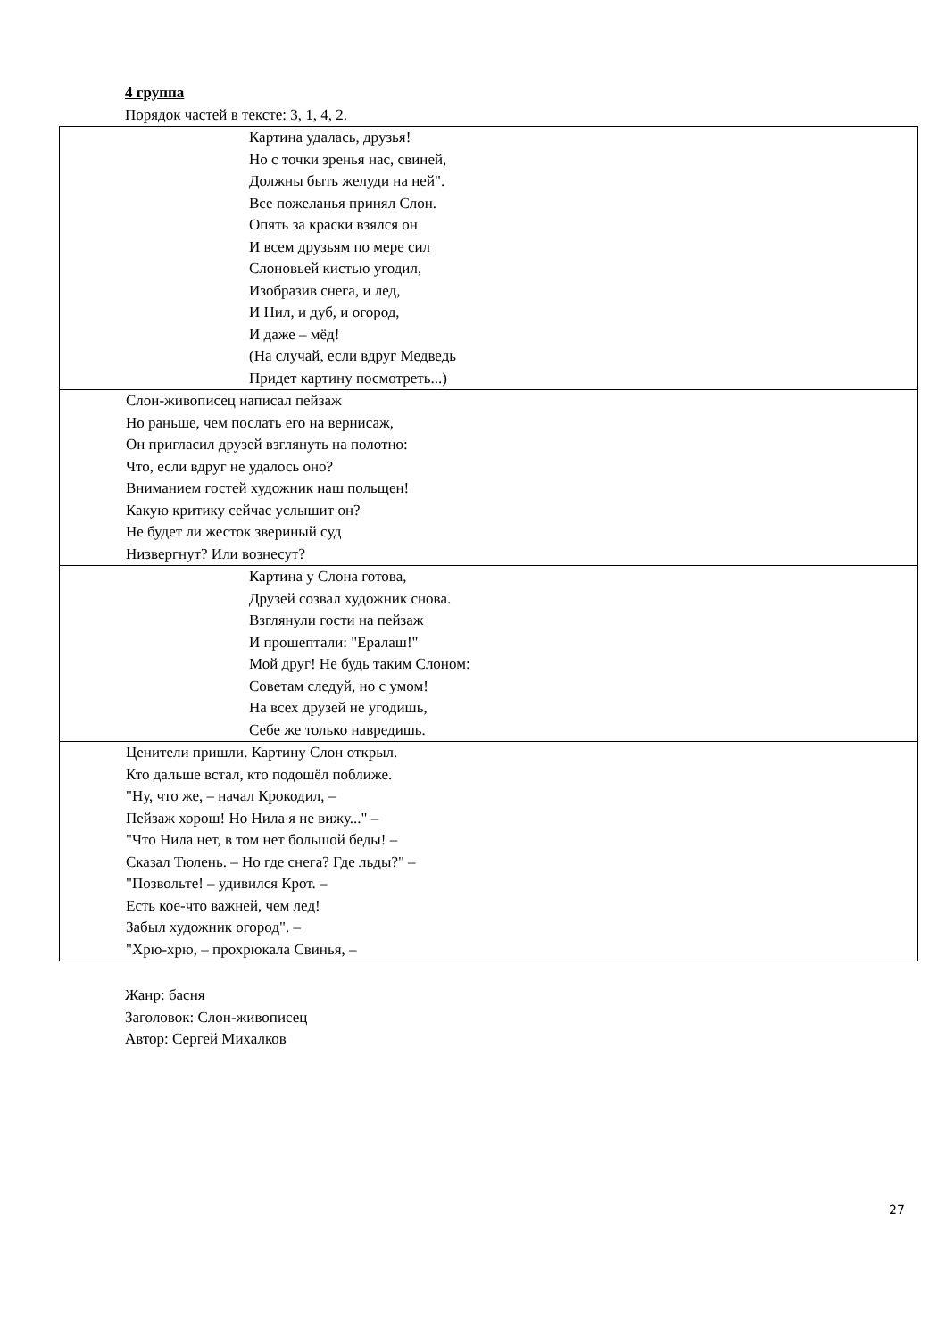4 группа
Порядок частей в тексте: 3, 1, 4, 2.
| Картина удалась, друзья! Но с точки зренья нас, свиней, Должны быть желуди на ней". Все пожеланья принял Слон. Опять за краски взялся он И всем друзьям по мере сил Слоновьей кистью угодил, Изобразив снега, и лед, И Нил, и дуб, и огород, И даже – мёд! (На случай, если вдруг Медведь Придет картину посмотреть...) |
| Слон-живописец написал пейзаж Но раньше, чем послать его на вернисаж, Он пригласил друзей взглянуть на полотно: Что, если вдруг не удалось оно? Вниманием гостей художник наш польщен! Какую критику сейчас услышит он? Не будет ли жесток звериный суд Низвергнут? Или вознесут? |
| Картина у Слона готова, Друзей созвал художник снова. Взглянули гости на пейзаж И прошептали: "Ералаш!" Мой друг! Не будь таким Слоном: Советам следуй, но с умом! На всех друзей не угодишь, Себе же только навредишь. |
| Ценители пришли. Картину Слон открыл. Кто дальше встал, кто подошёл поближе. "Ну, что же, – начал Крокодил, – Пейзаж хорош! Но Нила я не вижу..." – "Что Нила нет, в том нет большой беды! – Сказал Тюлень. – Но где снега? Где льды?" – "Позвольте! – удивился Крот. – Есть кое-что важней, чем лед! Забыл художник огород". – "Хрю-хрю, – прохрюкала Свинья, – |
Жанр: басня
Заголовок: Слон-живописец
Автор: Сергей Михалков
27